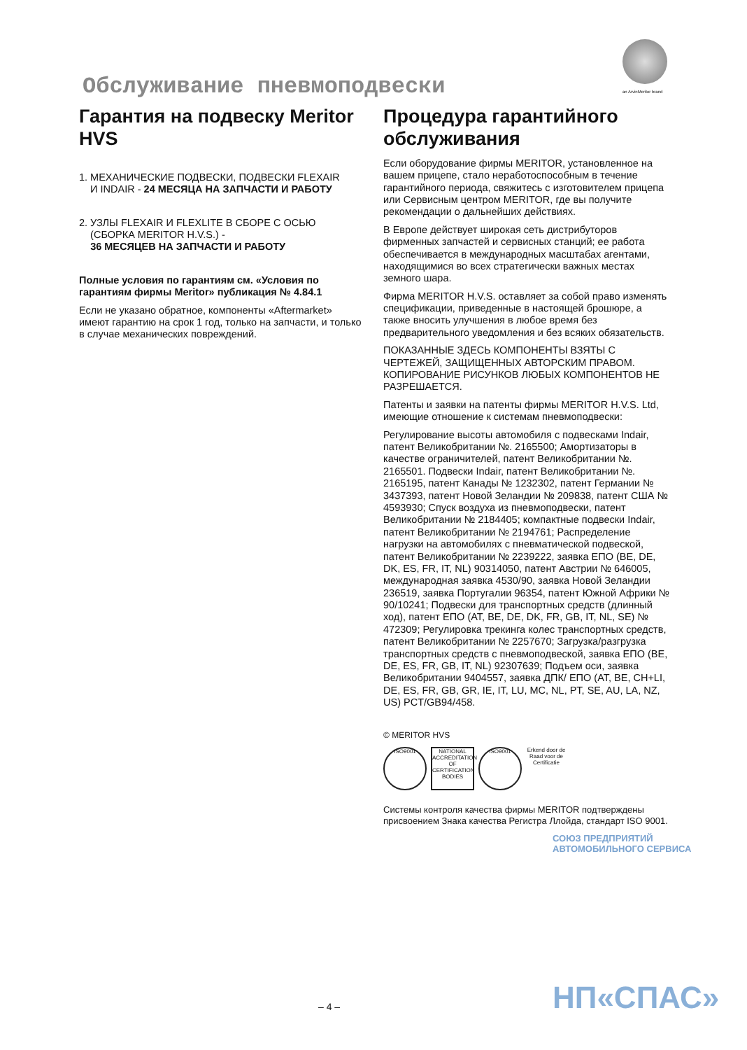Обслуживание пневмоподвески an ArvinMeritor brand
Гарантия на подвеску Meritor HVS
1. МЕХАНИЧЕСКИЕ ПОДВЕСКИ, ПОДВЕСКИ FLEXAIR
И INDAIR - 24 МЕСЯЦА НА ЗАПЧАСТИ И РАБОТУ
2. УЗЛЫ FLEXAIR И FLEXLITE В СБОРЕ С ОСЬЮ
(СБОРКА MERITOR H.V.S.) -
36 МЕСЯЦЕВ НА ЗАПЧАСТИ И РАБОТУ
Полные условия по гарантиям см. «Условия по гарантиям фирмы Meritor» публикация № 4.84.1
Если не указано обратное, компоненты «Aftermarket» имеют гарантию на срок 1 год, только на запчасти, и только в случае механических повреждений.
Процедура гарантийного обслуживания
Если оборудование фирмы MERITOR, установленное на вашем прицепе, стало неработоспособным в течение гарантийного периода, свяжитесь с изготовителем прицепа или Сервисным центром MERITOR, где вы получите рекомендации о дальнейших действиях.
В Европе действует широкая сеть дистрибуторов фирменных запчастей и сервисных станций; ее работа обеспечивается в международных масштабах агентами, находящимися во всех стратегически важных местах земного шара.
Фирма MERITOR H.V.S. оставляет за собой право изменять спецификации, приведенные в настоящей брошюре, а также вносить улучшения в любое время без предварительного уведомления и без всяких обязательств.
ПОКАЗАННЫЕ ЗДЕСЬ КОМПОНЕНТЫ ВЗЯТЫ С ЧЕРТЕЖЕЙ, ЗАЩИЩЕННЫХ АВТОРСКИМ ПРАВОМ. КОПИРОВАНИЕ РИСУНКОВ ЛЮБЫХ КОМПОНЕНТОВ НЕ РАЗРЕШАЕТСЯ.
Патенты и заявки на патенты фирмы MERITOR H.V.S. Ltd, имеющие отношение к системам пневмоподвески:
Регулирование высоты автомобиля с подвесками Indair, патент Великобритании №. 2165500; Амортизаторы в качестве ограничителей, патент Великобритании №. 2165501. Подвески Indair, патент Великобритании №. 2165195, патент Канады № 1232302, патент Германии № 3437393, патент Новой Зеландии № 209838, патент США № 4593930; Спуск воздуха из пневмоподвески, патент Великобритании № 2184405; компактные подвески Indair, патент Великобритании № 2194761; Распределение нагрузки на автомобилях с пневматической подвеской, патент Великобритании № 2239222, заявка ЕПО (BE, DE, DK, ES, FR, IT, NL) 90314050, патент Австрии № 646005, международная заявка 4530/90, заявка Новой Зеландии 236519, заявка Португалии 96354, патент Южной Африки № 90/10241; Подвески для транспортных средств (длинный ход), патент ЕПО (AT, BE, DE, DK, FR, GB, IT, NL, SE) № 472309; Регулировка трекинга колес транспортных средств, патент Великобритании № 2257670; Загрузка/разгрузка транспортных средств с пневмоподвеской, заявка ЕПО (BE, DE, ES, FR, GB, IT, NL) 92307639; Подъем оси, заявка Великобритании 9404557, заявка ДПК/ ЕПО (AT, BE, CH+LI, DE, ES, FR, GB, GR, IE, IT, LU, MC, NL, PT, SE, AU, LA, NZ, US) PCT/GB94/458.
© MERITOR HVS
ISO9001 NATIONAL ACCREDITATION OF CERTIFICATION BODIES
ISO9001 Erkend door de Raad voor de Certificatie
Системы контроля качества фирмы MERITOR подтверждены присвоением Знака качества Регистра Ллойда, стандарт ISO 9001.
СОЮЗ ПРЕДПРИЯТИЙ АВТОМОБИЛЬНОГО СЕРВИСА
НП«СПАС»
– 4 –